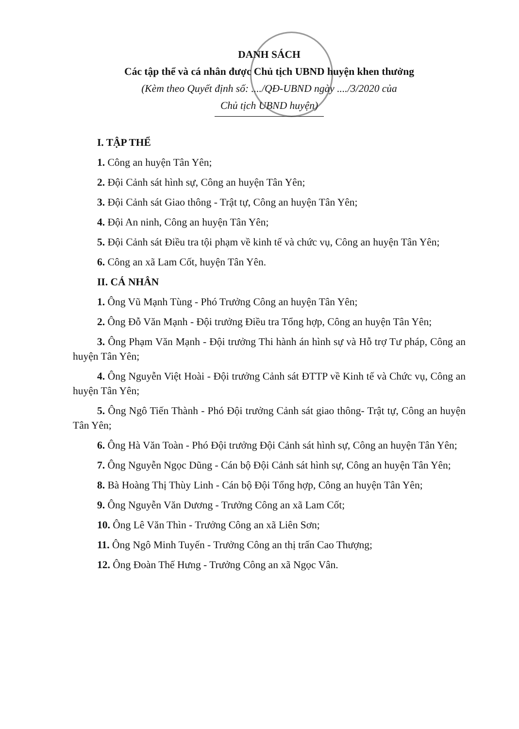DANH SÁCH
Các tập thể và cá nhân được Chủ tịch UBND huyện khen thưởng
(Kèm theo Quyết định số: ..../QĐ-UBND ngày ..../3/2020 của
Chủ tịch UBND huyện)
I. TẬP THỂ
1. Công an huyện Tân Yên;
2. Đội Cảnh sát hình sự, Công an huyện Tân Yên;
3. Đội Cảnh sát Giao thông - Trật tự, Công an huyện Tân Yên;
4. Đội An ninh, Công an huyện Tân Yên;
5. Đội Cảnh sát Điều tra tội phạm về kinh tế và chức vụ, Công an huyện Tân Yên;
6. Công an xã Lam Cốt, huyện Tân Yên.
II. CÁ NHÂN
1. Ông Vũ Mạnh Tùng - Phó Trưởng Công an huyện Tân Yên;
2. Ông Đỗ Văn Mạnh - Đội trưởng Điều tra Tổng hợp, Công an huyện Tân Yên;
3. Ông Phạm Văn Mạnh - Đội trưởng Thi hành án hình sự và Hỗ trợ Tư pháp, Công an huyện Tân Yên;
4. Ông Nguyễn Việt Hoài - Đội trưởng Cảnh sát ĐTTP về Kinh tế và Chức vụ, Công an huyện Tân Yên;
5. Ông Ngô Tiến Thành - Phó Đội trưởng Cảnh sát giao thông- Trật tự, Công an huyện Tân Yên;
6. Ông Hà Văn Toàn - Phó Đội trưởng Đội Cảnh sát hình sự, Công an huyện Tân Yên;
7. Ông Nguyễn Ngọc Dũng - Cán bộ Đội Cảnh sát hình sự, Công an huyện Tân Yên;
8. Bà Hoàng Thị Thùy Linh - Cán bộ Đội Tổng hợp, Công an huyện Tân Yên;
9. Ông Nguyễn Văn Dương - Trưởng Công an xã Lam Cốt;
10. Ông Lê Văn Thìn - Trưởng Công an xã Liên Sơn;
11. Ông Ngô Minh Tuyến - Trưởng Công an thị trấn Cao Thượng;
12. Ông Đoàn Thế Hưng - Trưởng Công an xã Ngọc Vân.